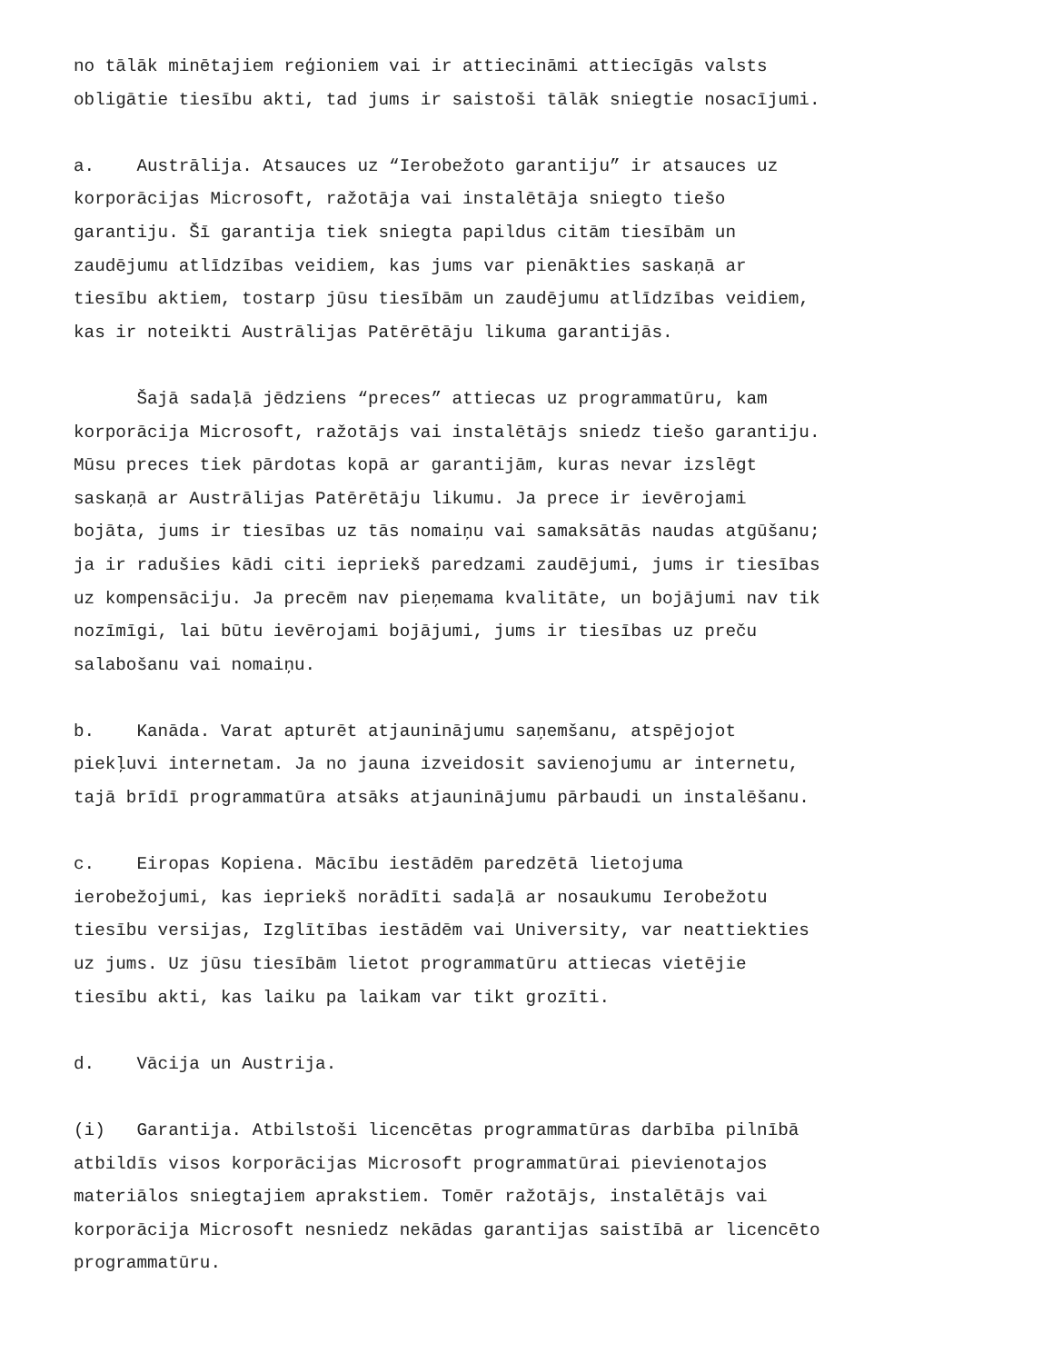no tālāk minētajiem reģioniem vai ir attiecināmi attiecīgās valsts obligātie tiesību akti, tad jums ir saistoši tālāk sniegtie nosacījumi.
a. Austrālija. Atsauces uz “Ierobežoto garantiju” ir atsauces uz korporācijas Microsoft, ražotāja vai instalētāja sniegto tiešo garantiju. Šī garantija tiek sniegta papildus citām tiesībām un zaudējumu atlīdzības veidiem, kas jums var pienākties saskaņā ar tiesību aktiem, tostarp jūsu tiesībām un zaudējumu atlīdzības veidiem, kas ir noteikti Austrālijas Patērētāju likuma garantijās.
Šajā sadaļā jēdziens “preces” attiecas uz programmatūru, kam korporācija Microsoft, ražotājs vai instalētājs sniedz tiešo garantiju. Mūsu preces tiek pārdotas kopā ar garantijām, kuras nevar izslēgt saskaņā ar Austrālijas Patērētāju likumu. Ja prece ir ievērojami bojāta, jums ir tiesības uz tās nomaiņu vai samaksātās naudas atgūšanu; ja ir radušies kādi citi iepriekš paredzami zaudējumi, jums ir tiesības uz kompensāciju. Ja precēm nav pieņemama kvalitāte, un bojājumi nav tik nozīmīgi, lai būtu ievērojami bojājumi, jums ir tiesības uz preču salabošanu vai nomaiņu.
b. Kanāda. Varat apturēt atjauninājumu saņemšanu, atspējojot piekļuvi internetam. Ja no jauna izveidosit savienojumu ar internetu, tajā brīdī programmatūra atsāks atjauninājumu pārbaudi un instalēšanu.
c. Eiropas Kopiena. Mācību iestādēm paredzētā lietojuma ierobežojumi, kas iepriekš norādīti sadaļā ar nosaukumu Ierobežotu tiesību versijas, Izglītības iestādēm vai University, var neattiekties uz jums. Uz jūsu tiesībām lietot programmatūru attiecas vietējie tiesību akti, kas laiku pa laikam var tikt grozīti.
d. Vācija un Austrija.
(i) Garantija. Atbilstoši licencētas programmatūras darbība pilnībā atbildīs visos korporācijas Microsoft programmatūrai pievienotajos materiālos sniegtajiem aprakstiem. Tomēr ražotājs, instalētājs vai korporācija Microsoft nesniedz nekādas garantijas saistībā ar licencēto programmatūru.